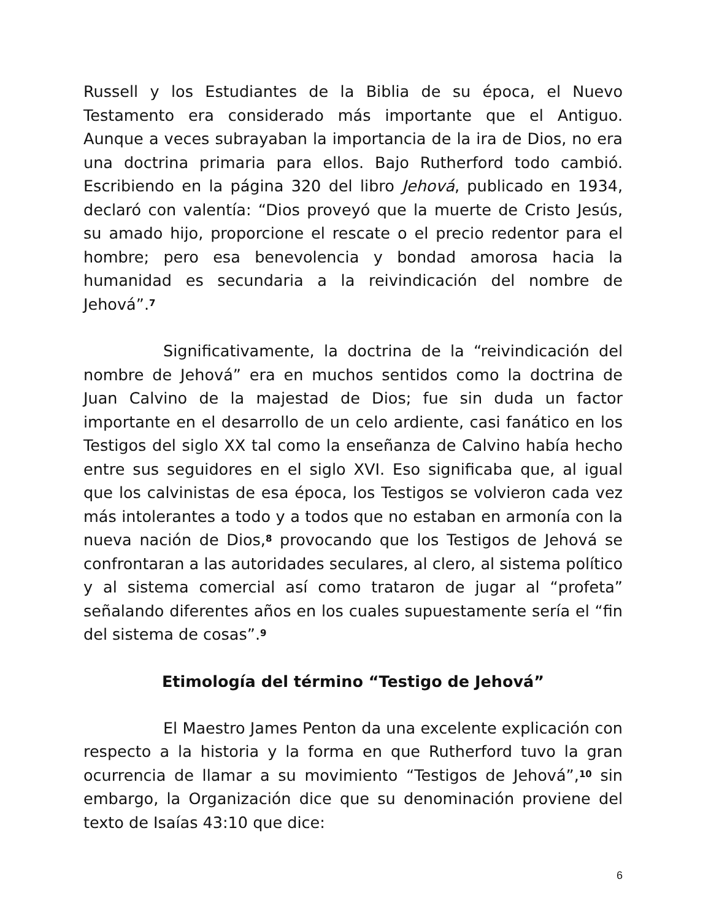Russell y los Estudiantes de la Biblia de su época, el Nuevo Testamento era considerado más importante que el Antiguo. Aunque a veces subrayaban la importancia de la ira de Dios, no era una doctrina primaria para ellos. Bajo Rutherford todo cambió. Escribiendo en la página 320 del libro Jehová, publicado en 1934, declaró con valentía: “Dios proveyó que la muerte de Cristo Jesús, su amado hijo, proporcione el rescate o el precio redentor para el hombre; pero esa benevolencia y bondad amorosa hacia la humanidad es secundaria a la reivindicación del nombre de Jehová”.<sup>7</sup>
Significativamente, la doctrina de la “reivindicación del nombre de Jehová” era en muchos sentidos como la doctrina de Juan Calvino de la majestad de Dios; fue sin duda un factor importante en el desarrollo de un celo ardiente, casi fanático en los Testigos del siglo XX tal como la enseñanza de Calvino había hecho entre sus seguidores en el siglo XVI. Eso significaba que, al igual que los calvinistas de esa época, los Testigos se volvieron cada vez más intolerantes a todo y a todos que no estaban en armonía con la nueva nación de Dios,<sup>8</sup> provocando que los Testigos de Jehová se confrontaran a las autoridades seculares, al clero, al sistema político y al sistema comercial así como trataron de jugar al “profeta” señalando diferentes años en los cuales supuestamente sería el “fin del sistema de cosas”.<sup>9</sup>
Etimología del término “Testigo de Jehová”
El Maestro James Penton da una excelente explicación con respecto a la historia y la forma en que Rutherford tuvo la gran ocurrencia de llamar a su movimiento “Testigos de Jehová”,<sup>10</sup> sin embargo, la Organización dice que su denominación proviene del texto de Isaías 43:10 que dice:
6